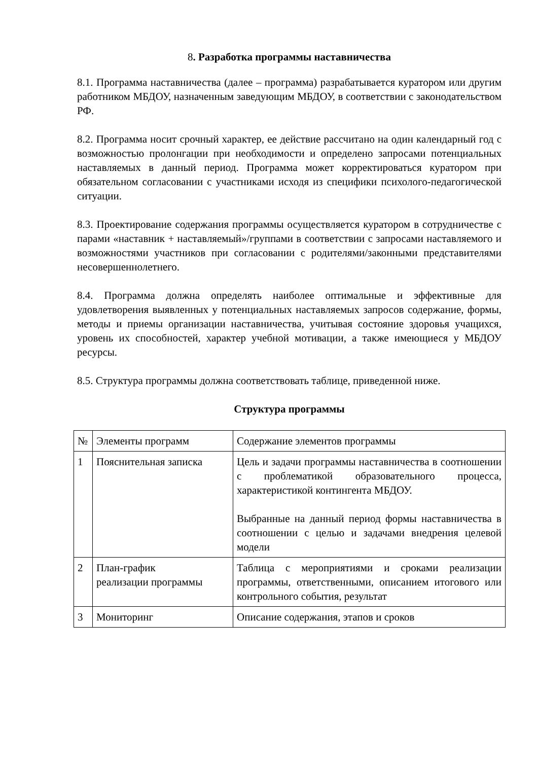8. Разработка программы наставничества
8.1. Программа наставничества (далее – программа) разрабатывается куратором или другим работником МБДОУ, назначенным заведующим МБДОУ, в соответствии с законодательством РФ.
8.2. Программа носит срочный характер, ее действие рассчитано на один календарный год с возможностью пролонгации при необходимости и определено запросами потенциальных наставляемых в данный период. Программа может корректироваться куратором при обязательном согласовании с участниками исходя из специфики психолого-педагогической ситуации.
8.3. Проектирование содержания программы осуществляется куратором в сотрудничестве с парами «наставник + наставляемый»/группами в соответствии с запросами наставляемого и возможностями участников при согласовании с родителями/законными представителями несовершеннолетнего.
8.4. Программа должна определять наиболее оптимальные и эффективные для удовлетворения выявленных у потенциальных наставляемых запросов содержание, формы, методы и приемы организации наставничества, учитывая состояние здоровья учащихся, уровень их способностей, характер учебной мотивации, а также имеющиеся у МБДОУ ресурсы.
8.5. Структура программы должна соответствовать таблице, приведенной ниже.
Структура программы
| № | Элементы программ | Содержание элементов программы |
| 1 | Пояснительная записка | Цель и задачи программы наставничества в соотношении с проблематикой образовательного процесса, характеристикой контингента МБДОУ. Выбранные на данный период формы наставничества в соотношении с целью и задачами внедрения целевой модели |
| 2 | План-график реализации программы | Таблица с мероприятиями и сроками реализации программы, ответственными, описанием итогового или контрольного события, результат |
| 3 | Мониторинг | Описание содержания, этапов и сроков |